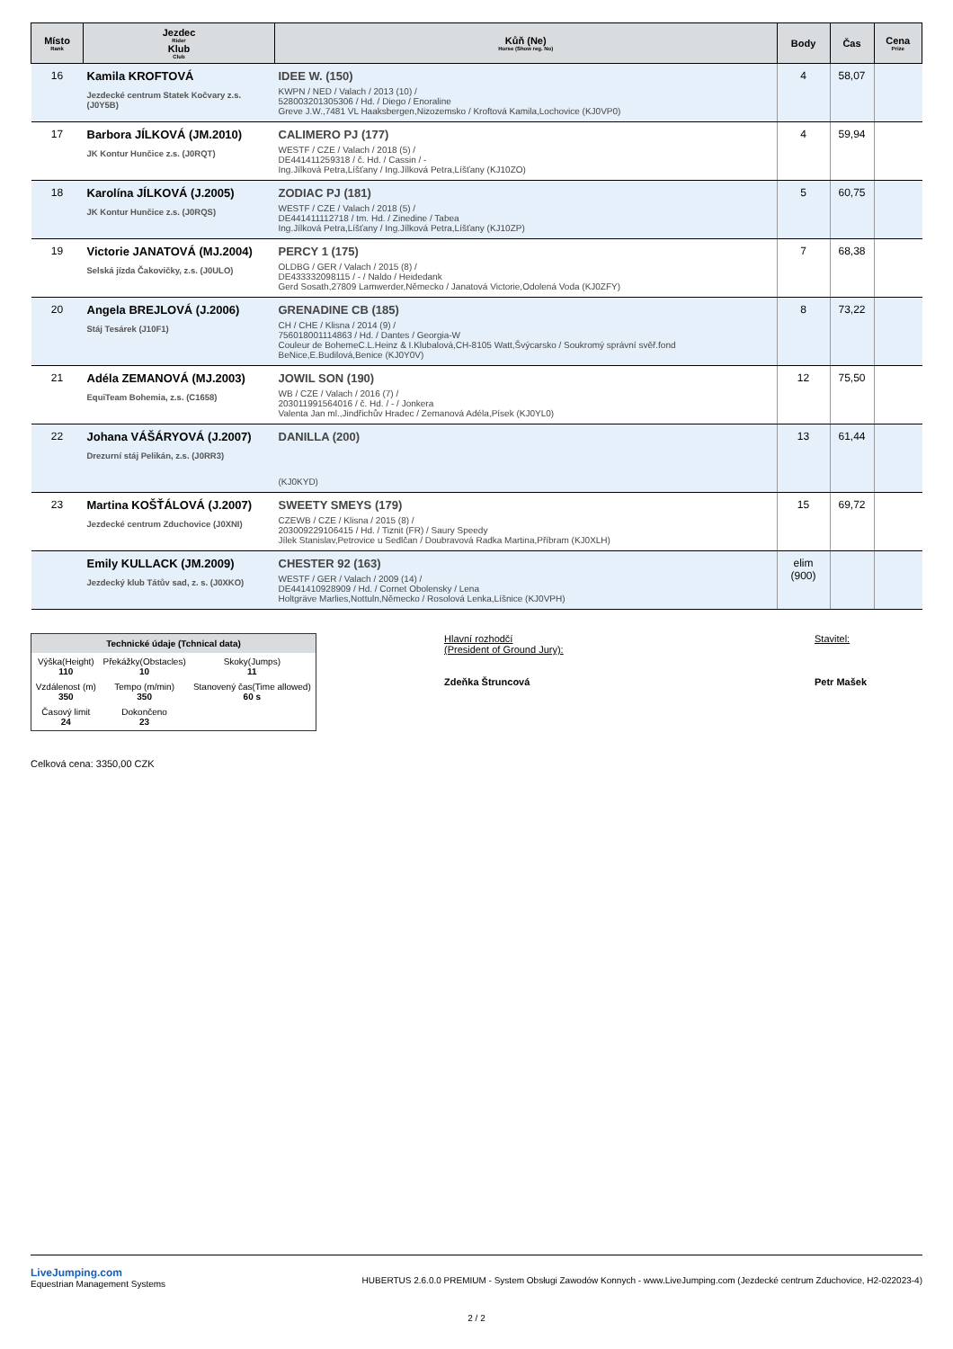| Místo Rank | Jezdec Rider Klub Club | Kůň (Ne) Horse (Show reg. No) | Body | Čas | Cena Prize |
| --- | --- | --- | --- | --- | --- |
| 16 | Kamila KROFTOVÁ Jezdecké centrum Statek Kočvary z.s. (J0Y5B) | IDEE W. (150) KWPN / NED / Valach / 2013 (10) / 528003201305306 / Hd. / Diego / Enoraline Greve J.W.,7481 VL Haaksbergen,Nizozemsko / Kroftová Kamila,Lochovice (KJ0VP0) | 4 | 58,07 | |
| 17 | Barbora JÍLKOVÁ (JM.2010) JK Kontur Hunčice z.s. (J0RQT) | CALIMERO PJ (177) WESTF / CZE / Valach / 2018 (5) / DE441411259318 / č. Hd. / Cassin / - Ing.Jílková Petra,Líšťany / Ing.Jílková Petra,Líšťany (KJ10ZO) | 4 | 59,94 | |
| 18 | Karolína JÍLKOVÁ (J.2005) JK Kontur Hunčice z.s. (J0RQS) | ZODIAC PJ (181) WESTF / CZE / Valach / 2018 (5) / DE441411112718 / tm. Hd. / Zinedine / Tabea Ing.Jílková Petra,Líšťany / Ing.Jílková Petra,Líšťany (KJ10ZP) | 5 | 60,75 | |
| 19 | Victorie JANATOVÁ (MJ.2004) Selská jízda Čakovičky, z.s. (J0ULO) | PERCY 1 (175) OLDBG / GER / Valach / 2015 (8) / DE433332098115 / - / Naldo / Heidedank Gerd Sosath,27809 Lamwerder,Německo / Janatová Victorie,Odolená Voda (KJ0ZFY) | 7 | 68,38 | |
| 20 | Angela BREJLOVÁ (J.2006) Stáj Tesárek (J10F1) | GRENADINE CB (185) CH / CHE / Klisna / 2014 (9) / 756018001114863 / Hd. / Dantes / Georgia-W Couleur de BohemeC.L.Heinz & I.Klubalová,CH-8105 Watt,Švýcarsko / Soukromý správní svěř.fond BeNice,E.Budilová,Benice (KJ0Y0V) | 8 | 73,22 | |
| 21 | Adéla ZEMANOVÁ (MJ.2003) EquiTeam Bohemia, z.s. (C1658) | JOWIL SON (190) WB / CZE / Valach / 2016 (7) / 203011991564016 / č. Hd. / - / Jonkera Valenta Jan ml.,Jindřichův Hradec / Zemanová Adéla,Písek (KJ0YL0) | 12 | 75,50 | |
| 22 | Johana VÁŠÁRYOVÁ (J.2007) Drezurní stáj Pelikán, z.s. (J0RR3) | DANILLA (200) (KJ0KYD) | 13 | 61,44 | |
| 23 | Martina KOŠŤÁLOVÁ (J.2007) Jezdecké centrum Zduchovice (J0XNI) | SWEETY SMEYS (179) CZEWB / CZE / Klisna / 2015 (8) / 203009229106415 / Hd. / Tiznit (FR) / Saury Speedy Jílek Stanislav,Petrovice u Sedlčan / Doubravová Radka Martina,Příbram (KJ0XLH) | 15 | 69,72 | |
| | Emily KULLACK (JM.2009) Jezdecký klub Tátův sad, z. s. (J0XKO) | CHESTER 92 (163) WESTF / GER / Valach / 2009 (14) / DE441410928909 / Hd. / Cornet Obolensky / Lena Holtgräve Marlies,Nottuln,Německo / Rosolová Lenka,Líšnice (KJ0VPH) | elim (900) | | |
Technické údaje (Tchnical data)
| Výška(Height) 110 | Překážky(Obstacles) 10 | Skoky(Jumps) 11 |
| Vzdálenost (m) 350 | Tempo (m/min) 350 | Stanovený čas(Time allowed) 60 s |
| Časový limit 24 | Dokončeno 23 | |
Hlavní rozhodčí
(President of Ground Jury):
Zdeňka Štruncová
Stavitel:
Petr Mašek
Celková cena: 3350,00 CZK
LiveJumping.com
Equestrian Management Systems
HUBERTUS 2.6.0.0 PREMIUM - System Obsługi Zawodów Konnych - www.LiveJumping.com (Jezdecké centrum Zduchovice, H2-022023-4)
2 / 2